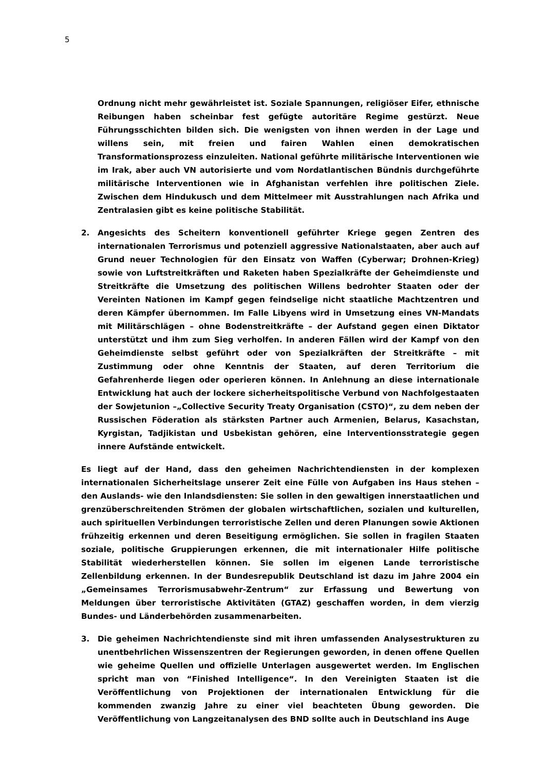5
Ordnung nicht mehr gewährleistet ist. Soziale Spannungen, religiöser Eifer, ethnische Reibungen haben scheinbar fest gefügte autoritäre Regime gestürzt. Neue Führungsschichten bilden sich. Die wenigsten von ihnen werden in der Lage und willens sein, mit freien und fairen Wahlen einen demokratischen Transformationsprozess einzuleiten. National geführte militärische Interventionen wie im Irak, aber auch VN autorisierte und vom Nordatlantischen Bündnis durchgeführte militärische Interventionen wie in Afghanistan verfehlen ihre politischen Ziele. Zwischen dem Hindukusch und dem Mittelmeer mit Ausstrahlungen nach Afrika und Zentralasien gibt es keine politische Stabilität.
2. Angesichts des Scheitern konventionell geführter Kriege gegen Zentren des internationalen Terrorismus und potenziell aggressive Nationalstaaten, aber auch auf Grund neuer Technologien für den Einsatz von Waffen (Cyberwar; Drohnen-Krieg) sowie von Luftstreitkräften und Raketen haben Spezialkräfte der Geheimdienste und Streitkräfte die Umsetzung des politischen Willens bedrohter Staaten oder der Vereinten Nationen im Kampf gegen feindselige nicht staatliche Machtzentren und deren Kämpfer übernommen. Im Falle Libyens wird in Umsetzung eines VN-Mandats mit Militärschlägen – ohne Bodenstreitkräfte – der Aufstand gegen einen Diktator unterstützt und ihm zum Sieg verholfen. In anderen Fällen wird der Kampf von den Geheimdienste selbst geführt oder von Spezialkräften der Streitkräfte – mit Zustimmung oder ohne Kenntnis der Staaten, auf deren Territorium die Gefahrenherde liegen oder operieren können. In Anlehnung an diese internationale Entwicklung hat auch der lockere sicherheitspolitische Verbund von Nachfolgestaaten der Sowjetunion –„Collective Security Treaty Organisation (CSTO)“, zu dem neben der Russischen Föderation als stärksten Partner auch Armenien, Belarus, Kasachstan, Kyrgistan, Tadjikistan und Usbekistan gehören, eine Interventionsstrategie gegen innere Aufstände entwickelt.
Es liegt auf der Hand, dass den geheimen Nachrichtendiensten in der komplexen internationalen Sicherheitslage unserer Zeit eine Fülle von Aufgaben ins Haus stehen – den Auslands- wie den Inlandsdiensten: Sie sollen in den gewaltigen innerstaatlichen und grenzüberschreitenden Strömen der globalen wirtschaftlichen, sozialen und kulturellen, auch spirituellen Verbindungen terroristische Zellen und deren Planungen sowie Aktionen frühzeitig erkennen und deren Beseitigung ermöglichen. Sie sollen in fragilen Staaten soziale, politische Gruppierungen erkennen, die mit internationaler Hilfe politische Stabilität wiederherstellen können. Sie sollen im eigenen Lande terroristische Zellenbildung erkennen. In der Bundesrepublik Deutschland ist dazu im Jahre 2004 ein „Gemeinsames Terrorismusabwehr-Zentrum“ zur Erfassung und Bewertung von Meldungen über terroristische Aktivitäten (GTAZ) geschaffen worden, in dem vierzig Bundes- und Länderbehörden zusammenarbeiten.
3. Die geheimen Nachrichtendienste sind mit ihren umfassenden Analysestrukturen zu unentbehrlichen Wissenszentren der Regierungen geworden, in denen offene Quellen wie geheime Quellen und offizielle Unterlagen ausgewertet werden. Im Englischen spricht man von “Finished Intelligence“. In den Vereinigten Staaten ist die Veröffentlichung von Projektionen der internationalen Entwicklung für die kommenden zwanzig Jahre zu einer viel beachteten Übung geworden. Die Veröffentlichung von Langzeitanalysen des BND sollte auch in Deutschland ins Auge